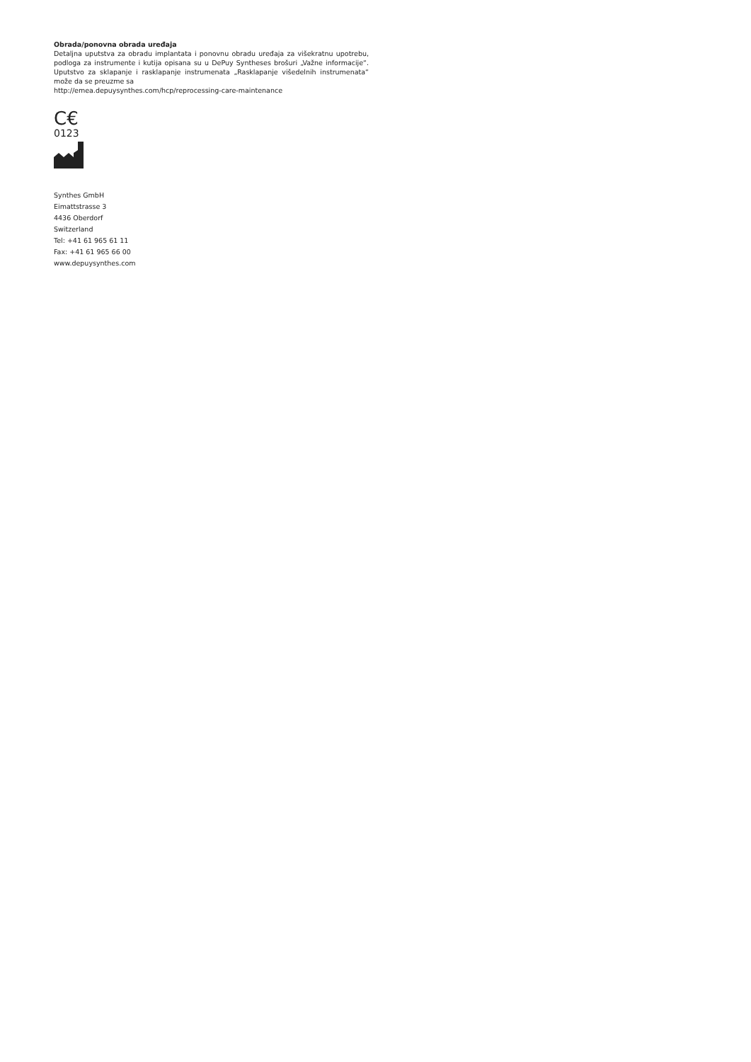Obrada/ponovna obrada uređaja
Detaljna uputstva za obradu implantata i ponovnu obradu uređaja za višekratnu upotrebu, podloga za instrumente i kutija opisana su u DePuy Syntheses brošuri „Važne informacije“. Uputstvo za sklapanje i rasklapanje instrumenata „Rasklapanje višedelnih instrumenata“ može da se preuzme sa
http://emea.depuysynthes.com/hcp/reprocessing-care-maintenance
C€
0123
Synthes GmbH
Eimattstrasse 3
4436 Oberdorf
Switzerland
Tel: +41 61 965 61 11
Fax: +41 61 965 66 00
www.depuysynthes.com